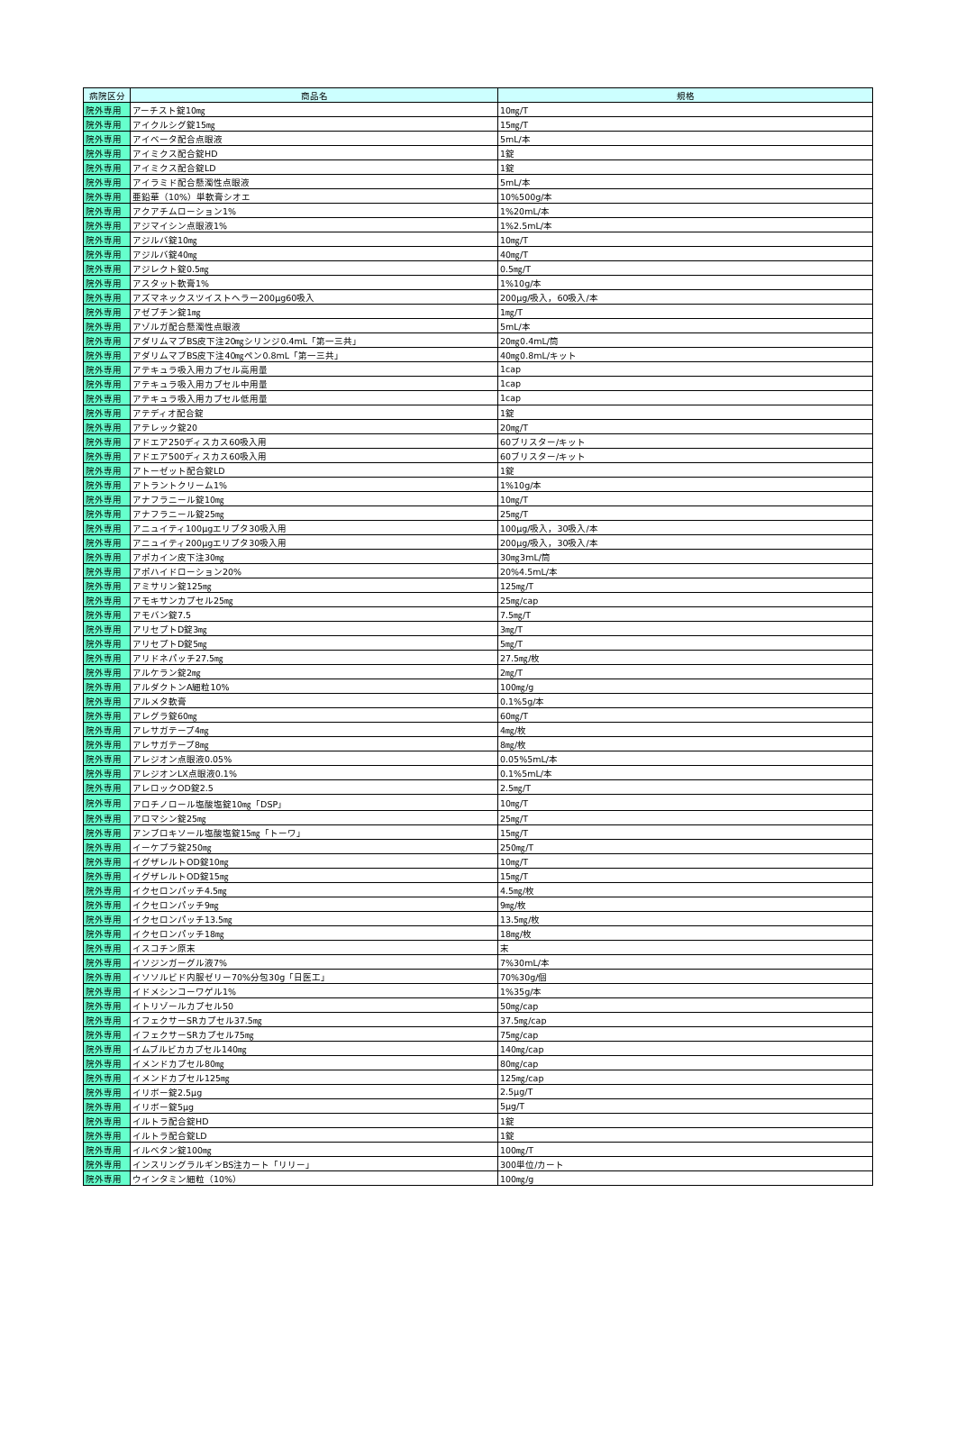| 病院区分 | 商品名 | 規格 |
| --- | --- | --- |
| 院外専用 | アーチスト錠10㎎ | 10㎎/T |
| 院外専用 | アイクルシグ錠15㎎ | 15㎎/T |
| 院外専用 | アイベータ配合点眼液 | 5mL/本 |
| 院外専用 | アイミクス配合錠HD | 1錠 |
| 院外専用 | アイミクス配合錠LD | 1錠 |
| 院外専用 | アイラミド配合懸濁性点眼液 | 5mL/本 |
| 院外専用 | 亜鉛華（10%）単軟膏シオエ | 10%500g/本 |
| 院外専用 | アクアチムローション1% | 1%20mL/本 |
| 院外専用 | アジマイシン点眼液1% | 1%2.5mL/本 |
| 院外専用 | アジルバ錠10㎎ | 10㎎/T |
| 院外専用 | アジルバ錠40㎎ | 40㎎/T |
| 院外専用 | アジレクト錠0.5㎎ | 0.5㎎/T |
| 院外専用 | アスタット軟膏1% | 1%10g/本 |
| 院外専用 | アズマネックスツイストヘラー200μg60吸入 | 200μg/吸入，60吸入/本 |
| 院外専用 | アゼプチン錠1㎎ | 1㎎/T |
| 院外専用 | アゾルガ配合懸濁性点眼液 | 5mL/本 |
| 院外専用 | アダリムマブBS皮下注20㎎シリンジ0.4mL「第一三共」 | 20㎎0.4mL/筒 |
| 院外専用 | アダリムマブBS皮下注40㎎ペン0.8mL「第一三共」 | 40㎎0.8mL/キット |
| 院外専用 | アテキュラ吸入用カプセル高用量 | 1cap |
| 院外専用 | アテキュラ吸入用カプセル中用量 | 1cap |
| 院外専用 | アテキュラ吸入用カプセル低用量 | 1cap |
| 院外専用 | アテディオ配合錠 | 1錠 |
| 院外専用 | アテレック錠20 | 20㎎/T |
| 院外専用 | アドエア250ディスカス60吸入用 | 60ブリスター/キット |
| 院外専用 | アドエア500ディスカス60吸入用 | 60ブリスター/キット |
| 院外専用 | アトーゼット配合錠LD | 1錠 |
| 院外専用 | アトラントクリーム1% | 1%10g/本 |
| 院外専用 | アナフラニール錠10㎎ | 10㎎/T |
| 院外専用 | アナフラニール錠25㎎ | 25㎎/T |
| 院外専用 | アニュイティ100μgエリプタ30吸入用 | 100μg/吸入，30吸入/本 |
| 院外専用 | アニュイティ200μgエリプタ30吸入用 | 200μg/吸入，30吸入/本 |
| 院外専用 | アポカイン皮下注30㎎ | 30㎎3mL/筒 |
| 院外専用 | アポハイドローション20% | 20%4.5mL/本 |
| 院外専用 | アミサリン錠125㎎ | 125㎎/T |
| 院外専用 | アモキサンカプセル25㎎ | 25㎎/cap |
| 院外専用 | アモバン錠7.5 | 7.5㎎/T |
| 院外専用 | アリセプトD錠3㎎ | 3㎎/T |
| 院外専用 | アリセプトD錠5㎎ | 5㎎/T |
| 院外専用 | アリドネパッチ27.5㎎ | 27.5㎎/枚 |
| 院外専用 | アルケラン錠2㎎ | 2㎎/T |
| 院外専用 | アルダクトンA細粒10% | 100㎎/g |
| 院外専用 | アルメタ軟膏 | 0.1%5g/本 |
| 院外専用 | アレグラ錠60㎎ | 60㎎/T |
| 院外専用 | アレサガテープ4㎎ | 4㎎/枚 |
| 院外専用 | アレサガテープ8㎎ | 8㎎/枚 |
| 院外専用 | アレジオン点眼液0.05% | 0.05%5mL/本 |
| 院外専用 | アレジオンLX点眼液0.1% | 0.1%5mL/本 |
| 院外専用 | アレロックOD錠2.5 | 2.5㎎/T |
| 院外専用 | アロチノロール塩酸塩錠10㎎「DSP」 | 10㎎/T |
| 院外専用 | アロマシン錠25㎎ | 25㎎/T |
| 院外専用 | アンブロキソール塩酸塩錠15㎎「トーワ」 | 15㎎/T |
| 院外専用 | イーケプラ錠250㎎ | 250㎎/T |
| 院外専用 | イグザレルトOD錠10㎎ | 10㎎/T |
| 院外専用 | イグザレルトOD錠15㎎ | 15㎎/T |
| 院外専用 | イクセロンパッチ4.5㎎ | 4.5㎎/枚 |
| 院外専用 | イクセロンパッチ9㎎ | 9㎎/枚 |
| 院外専用 | イクセロンパッチ13.5㎎ | 13.5㎎/枚 |
| 院外専用 | イクセロンパッチ18㎎ | 18㎎/枚 |
| 院外専用 | イスコチン原末 | 末 |
| 院外専用 | イソジンガーグル液7% | 7%30mL/本 |
| 院外専用 | イソソルビド内服ゼリー70%分包30g「日医工」 | 70%30g/個 |
| 院外専用 | イドメシンコーワゲル1% | 1%35g/本 |
| 院外専用 | イトリゾールカプセル50 | 50㎎/cap |
| 院外専用 | イフェクサーSRカプセル37.5㎎ | 37.5㎎/cap |
| 院外専用 | イフェクサーSRカプセル75㎎ | 75㎎/cap |
| 院外専用 | イムブルビカカプセル140㎎ | 140㎎/cap |
| 院外専用 | イメンドカプセル80㎎ | 80㎎/cap |
| 院外専用 | イメンドカプセル125㎎ | 125㎎/cap |
| 院外専用 | イリボー錠2.5μg | 2.5μg/T |
| 院外専用 | イリボー錠5μg | 5μg/T |
| 院外専用 | イルトラ配合錠HD | 1錠 |
| 院外専用 | イルトラ配合錠LD | 1錠 |
| 院外専用 | イルベタン錠100㎎ | 100㎎/T |
| 院外専用 | インスリングラルギンBS注カート「リリー」 | 300単位/カート |
| 院外専用 | ウインタミン細粒（10%） | 100㎎/g |